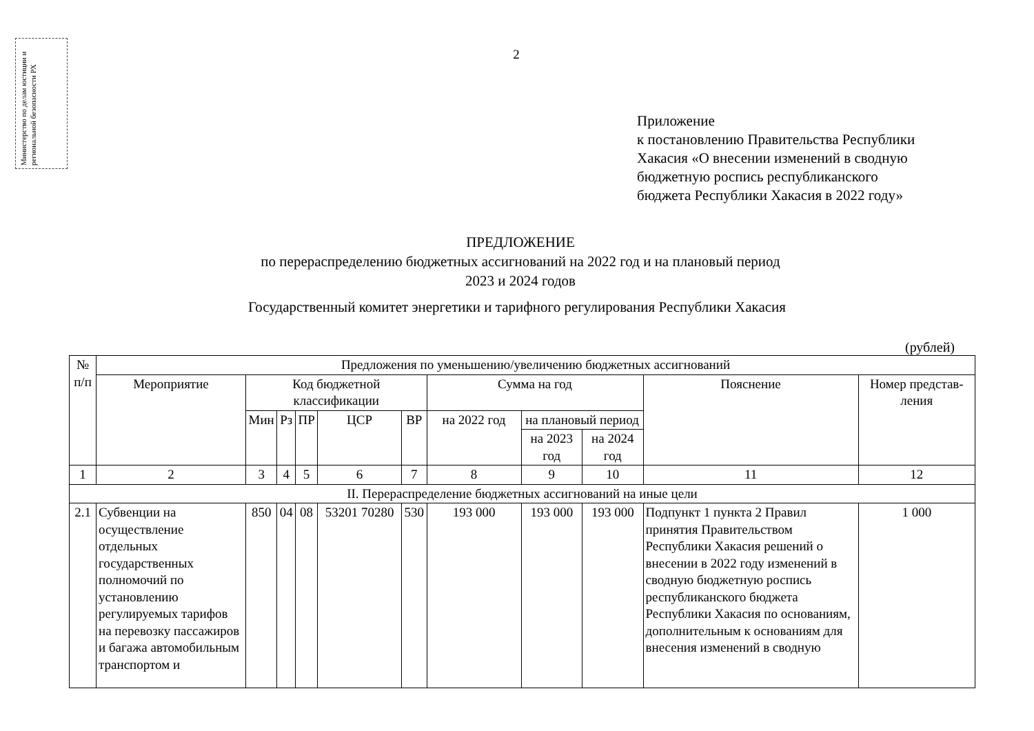Министерство по делам юстиции и региональной безопасности РХ
2
Приложение
к постановлению Правительства Республики
Хакасия «О внесении изменений в сводную
бюджетную роспись республиканского
бюджета Республики Хакасия в 2022 году»
ПРЕДЛОЖЕНИЕ
по перераспределению бюджетных ассигнований на 2022 год и на плановый период
2023 и 2024 годов
Государственный комитет энергетики и тарифного регулирования Республики Хакасия
(рублей)
| № п/п | Предложения по уменьшению/увеличению бюджетных ассигнований | | | | | | | | | | |
| --- | --- | --- | --- | --- | --- | --- | --- | --- | --- | --- | --- |
| | Мероприятие | Код бюджетной классификации | | | | | Сумма на год | | | Пояснение | Номер представ-ления |
| | | Мин | Рз | ПР | ЦСР | ВР | на 2022 год | на плановый период | | | |
| | | | | | | | | на 2023 год | на 2024 год | | |
| 1 | 2 | 3 | 4 | 5 | 6 | 7 | 8 | 9 | 10 | 11 | 12 |
| II. Перераспределение бюджетных ассигнований на иные цели | | | | | | | | | | | |
| 2.1 | Субвенции на осуществление отдельных государственных полномочий по установлению регулируемых тарифов на перевозку пассажиров и багажа автомобильным транспортом и | 850 | 04 | 08 | 53201 70280 | 530 | 193 000 | 193 000 | 193 000 | Подпункт 1 пункта 2 Правил принятия Правительством Республики Хакасия решений о внесении в 2022 году изменений в сводную бюджетную роспись республиканского бюджета Республики Хакасия по основаниям, дополнительным к основаниям для внесения изменений в сводную | 1 000 |